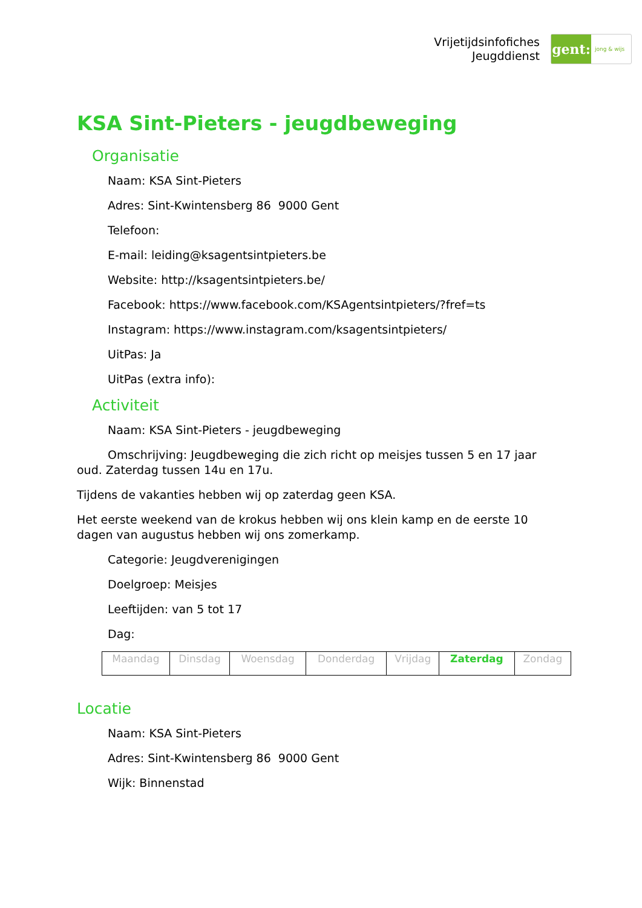Vrijetijdsinfofiches
Jeugddienst
gent:
jong & wijs
KSA Sint-Pieters - jeugdbeweging
Organisatie
Naam: KSA Sint-Pieters
Adres: Sint-Kwintensberg 86 9000 Gent
Telefoon:
E-mail: leiding@ksagentsintpieters.be
Website: http://ksagentsintpieters.be/
Facebook: https://www.facebook.com/KSAgentsintpieters/?fref=ts
Instagram: https://www.instagram.com/ksagentsintpieters/
UitPas: Ja
UitPas (extra info):
Activiteit
Naam: KSA Sint-Pieters - jeugdbeweging
Omschrijving: Jeugdbeweging die zich richt op meisjes tussen 5 en 17 jaar oud. Zaterdag tussen 14u en 17u.
Tijdens de vakanties hebben wij op zaterdag geen KSA.
Het eerste weekend van de krokus hebben wij ons klein kamp en de eerste 10 dagen van augustus hebben wij ons zomerkamp.
Categorie: Jeugdverenigingen
Doelgroep: Meisjes
Leeftijden: van 5 tot 17
Dag:
| Maandag | Dinsdag | Woensdag | Donderdag | Vrijdag | Zaterdag | Zondag |
Locatie
Naam: KSA Sint-Pieters
Adres: Sint-Kwintensberg 86 9000 Gent
Wijk: Binnenstad